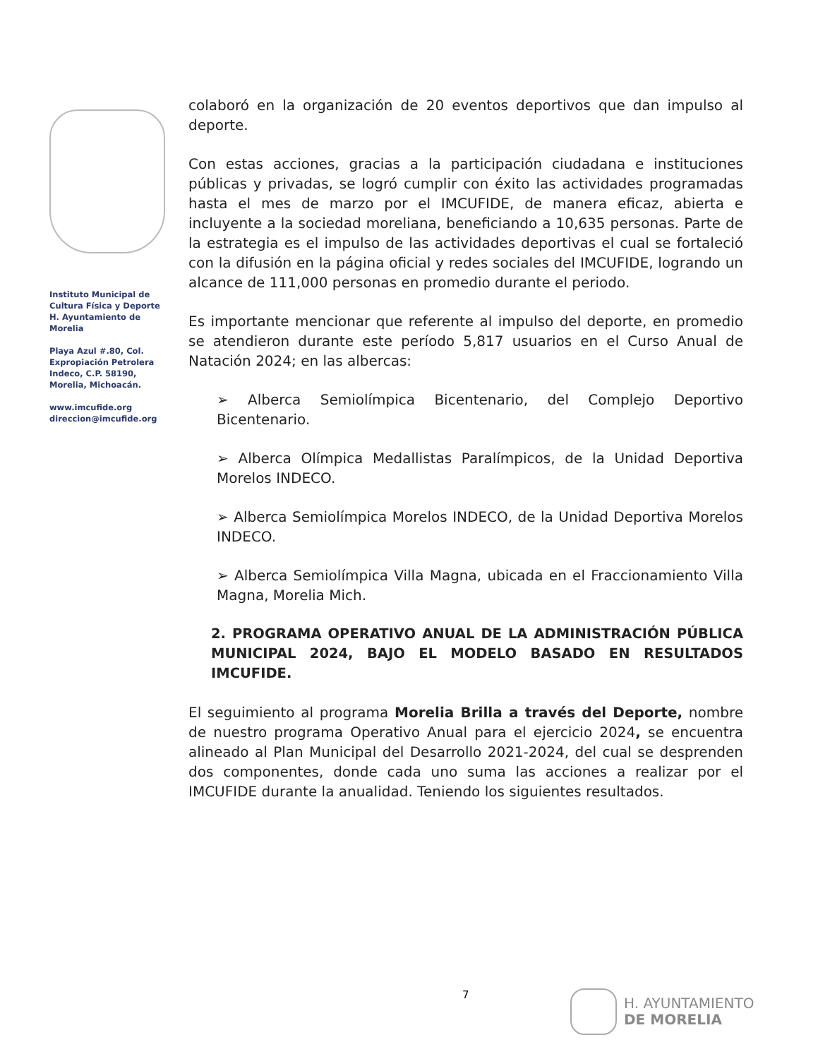Instituto Municipal de
Cultura Física y Deporte
H. Ayuntamiento de
Morelia
Playa Azul #.80, Col.
Expropiación Petrolera
Indeco, C.P. 58190,
Morelia, Michoacán.
www.imcufide.org
direccion@imcufide.org
colaboró en la organización de 20 eventos deportivos que dan impulso al deporte.
Con estas acciones, gracias a la participación ciudadana e instituciones públicas y privadas, se logró cumplir con éxito las actividades programadas hasta el mes de marzo por el IMCUFIDE, de manera eficaz, abierta e incluyente a la sociedad moreliana, beneficiando a 10,635 personas. Parte de la estrategia es el impulso de las actividades deportivas el cual se fortaleció con la difusión en la página oficial y redes sociales del IMCUFIDE, logrando un alcance de 111,000 personas en promedio durante el periodo.
Es importante mencionar que referente al impulso del deporte, en promedio se atendieron durante este período 5,817 usuarios en el Curso Anual de Natación 2024; en las albercas:
➢ Alberca Semiolímpica Bicentenario, del Complejo Deportivo Bicentenario.
➢ Alberca Olímpica Medallistas Paralímpicos, de la Unidad Deportiva Morelos INDECO.
➢ Alberca Semiolímpica Morelos INDECO, de la Unidad Deportiva Morelos INDECO.
➢ Alberca Semiolímpica Villa Magna, ubicada en el Fraccionamiento Villa Magna, Morelia Mich.
2. PROGRAMA OPERATIVO ANUAL DE LA ADMINISTRACIÓN PÚBLICA MUNICIPAL 2024, BAJO EL MODELO BASADO EN RESULTADOS IMCUFIDE.
El seguimiento al programa Morelia Brilla a través del Deporte, nombre de nuestro programa Operativo Anual para el ejercicio 2024, se encuentra alineado al Plan Municipal del Desarrollo 2021-2024, del cual se desprenden dos componentes, donde cada uno suma las acciones a realizar por el IMCUFIDE durante la anualidad. Teniendo los siguientes resultados.
7
H. AYUNTAMIENTO
DE MORELIA